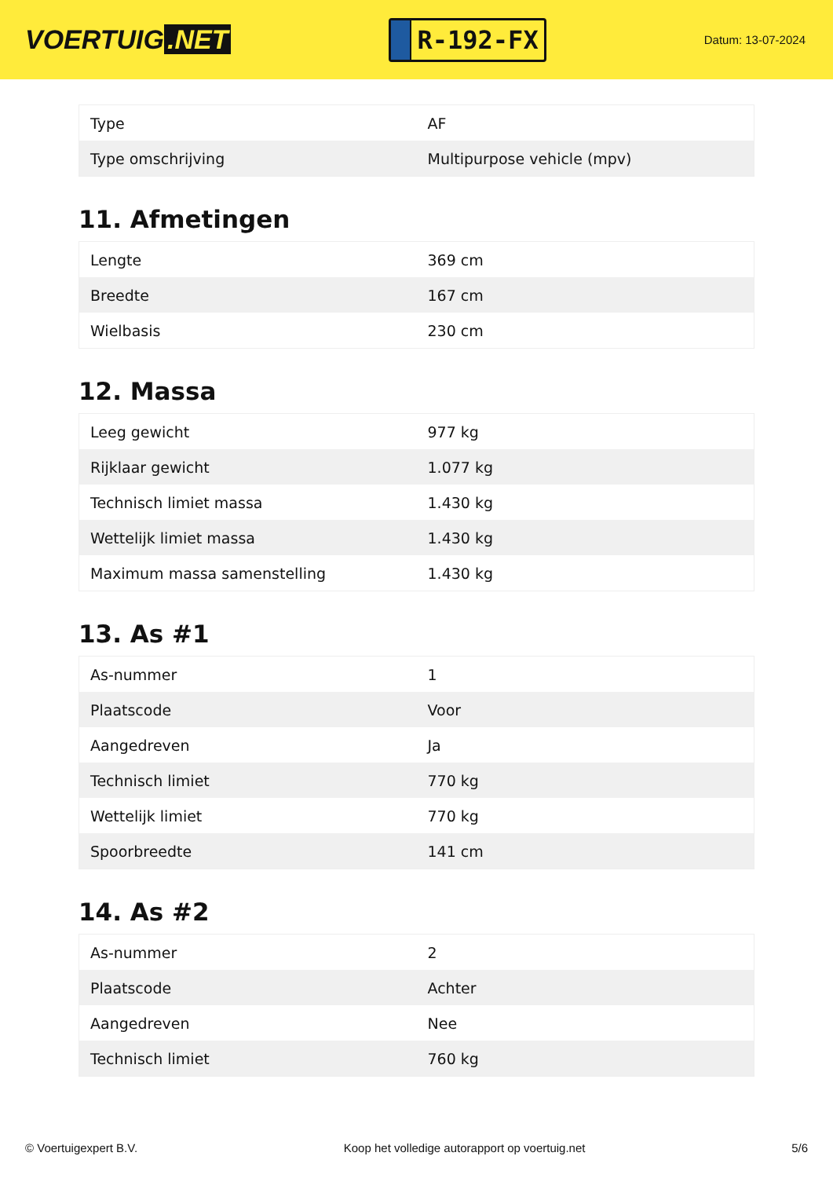VOERTUIG.NET
R-192-FX
Datum: 13-07-2024
| Type | AF |
| Type omschrijving | Multipurpose vehicle (mpv) |
11. Afmetingen
| Lengte | 369 cm |
| Breedte | 167 cm |
| Wielbasis | 230 cm |
12. Massa
| Leeg gewicht | 977 kg |
| Rijklaar gewicht | 1.077 kg |
| Technisch limiet massa | 1.430 kg |
| Wettelijk limiet massa | 1.430 kg |
| Maximum massa samenstelling | 1.430 kg |
13. As #1
| As-nummer | 1 |
| Plaatscode | Voor |
| Aangedreven | Ja |
| Technisch limiet | 770 kg |
| Wettelijk limiet | 770 kg |
| Spoorbreedte | 141 cm |
14. As #2
| As-nummer | 2 |
| Plaatscode | Achter |
| Aangedreven | Nee |
| Technisch limiet | 760 kg |
© Voertuigexpert B.V. Koop het volledige autorapport op voertuig.net 5/6